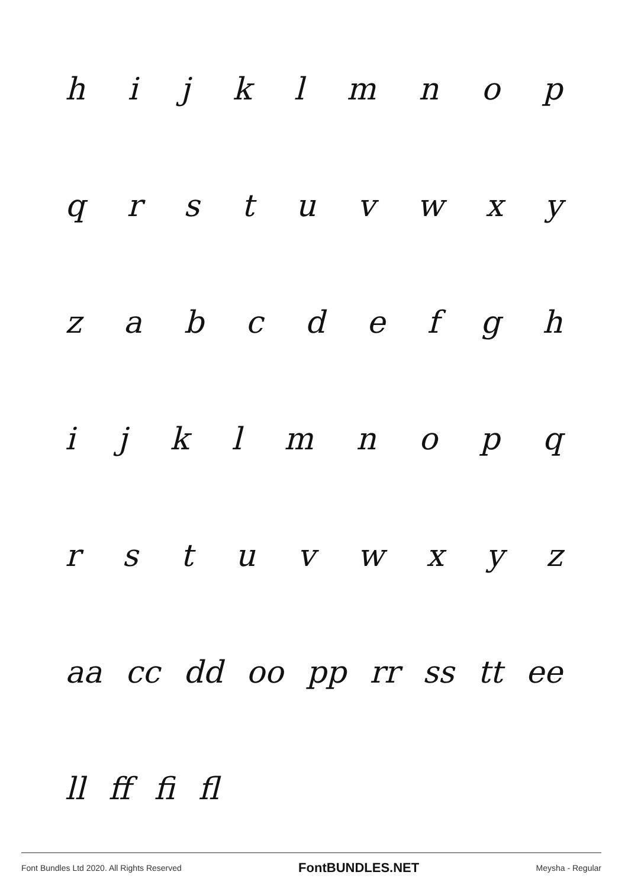h i j k l m n o p
q r s t u v w x y
z a b c d e f g h
i j k l m n o p q
r s t u v w x y z
aa cc dd oo pp rr ss tt ee
ll ff fi fl
Font Bundles Ltd 2020. All Rights Reserved FontBUNDLES.NET Meysha - Regular